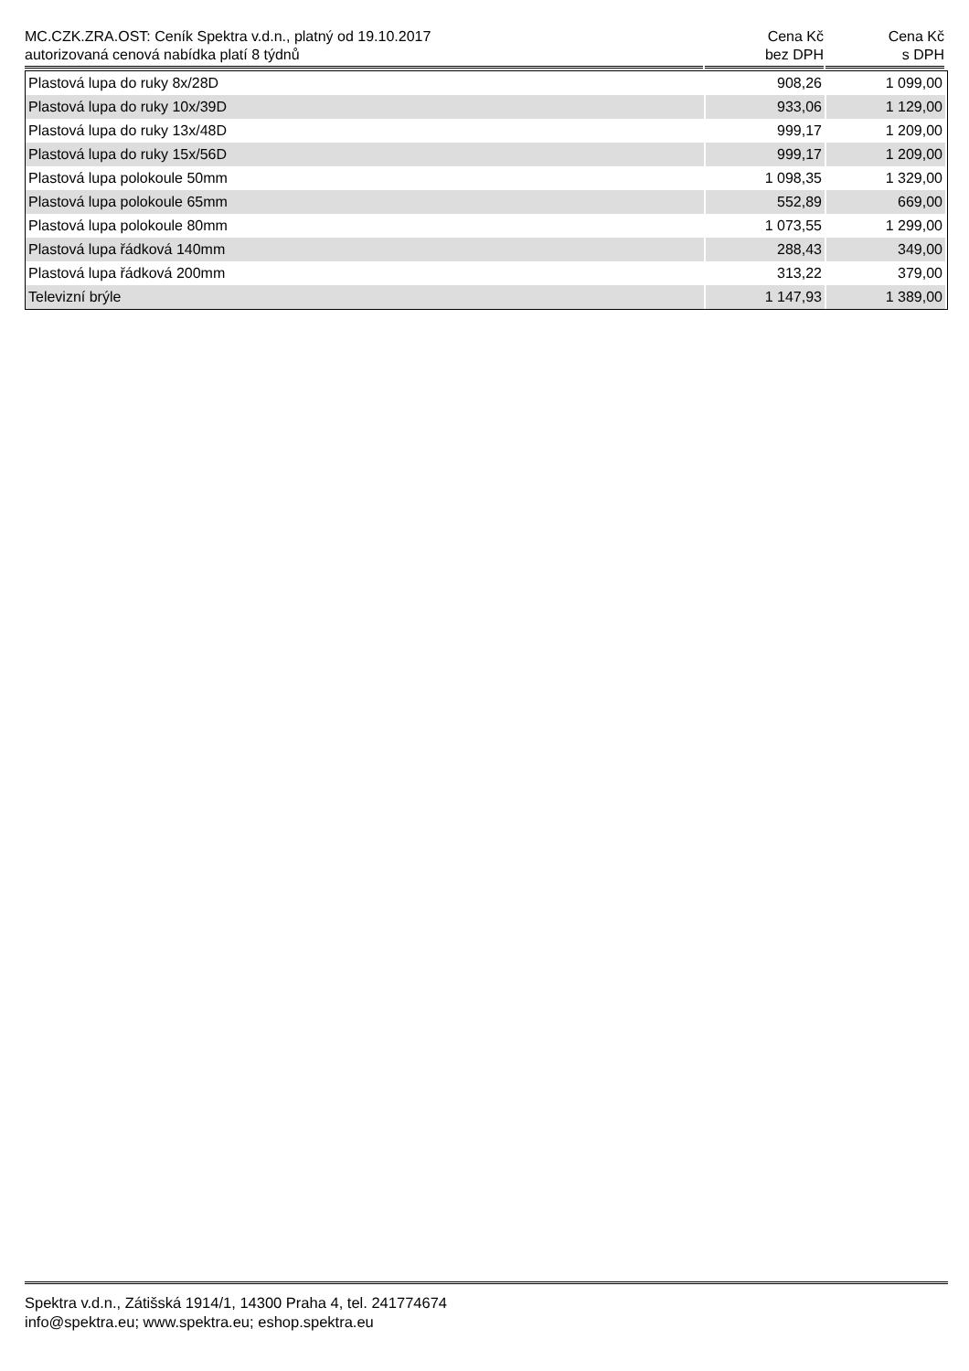| MC.CZK.ZRA.OST: Ceník Spektra v.d.n., platný od 19.10.2017 autorizovaná cenová nabídka platí 8 týdnů | Cena Kč bez DPH | Cena Kč s DPH |
| --- | --- | --- |
| Plastová lupa do ruky 8x/28D | 908,26 | 1 099,00 |
| Plastová lupa do ruky 10x/39D | 933,06 | 1 129,00 |
| Plastová lupa do ruky 13x/48D | 999,17 | 1 209,00 |
| Plastová lupa do ruky 15x/56D | 999,17 | 1 209,00 |
| Plastová lupa polokoule 50mm | 1 098,35 | 1 329,00 |
| Plastová lupa polokoule 65mm | 552,89 | 669,00 |
| Plastová lupa polokoule 80mm | 1 073,55 | 1 299,00 |
| Plastová lupa řádková 140mm | 288,43 | 349,00 |
| Plastová lupa řádková 200mm | 313,22 | 379,00 |
| Televizní brýle | 1 147,93 | 1 389,00 |
Spektra v.d.n., Zátišská 1914/1, 14300 Praha 4, tel. 241774674
info@spektra.eu; www.spektra.eu; eshop.spektra.eu